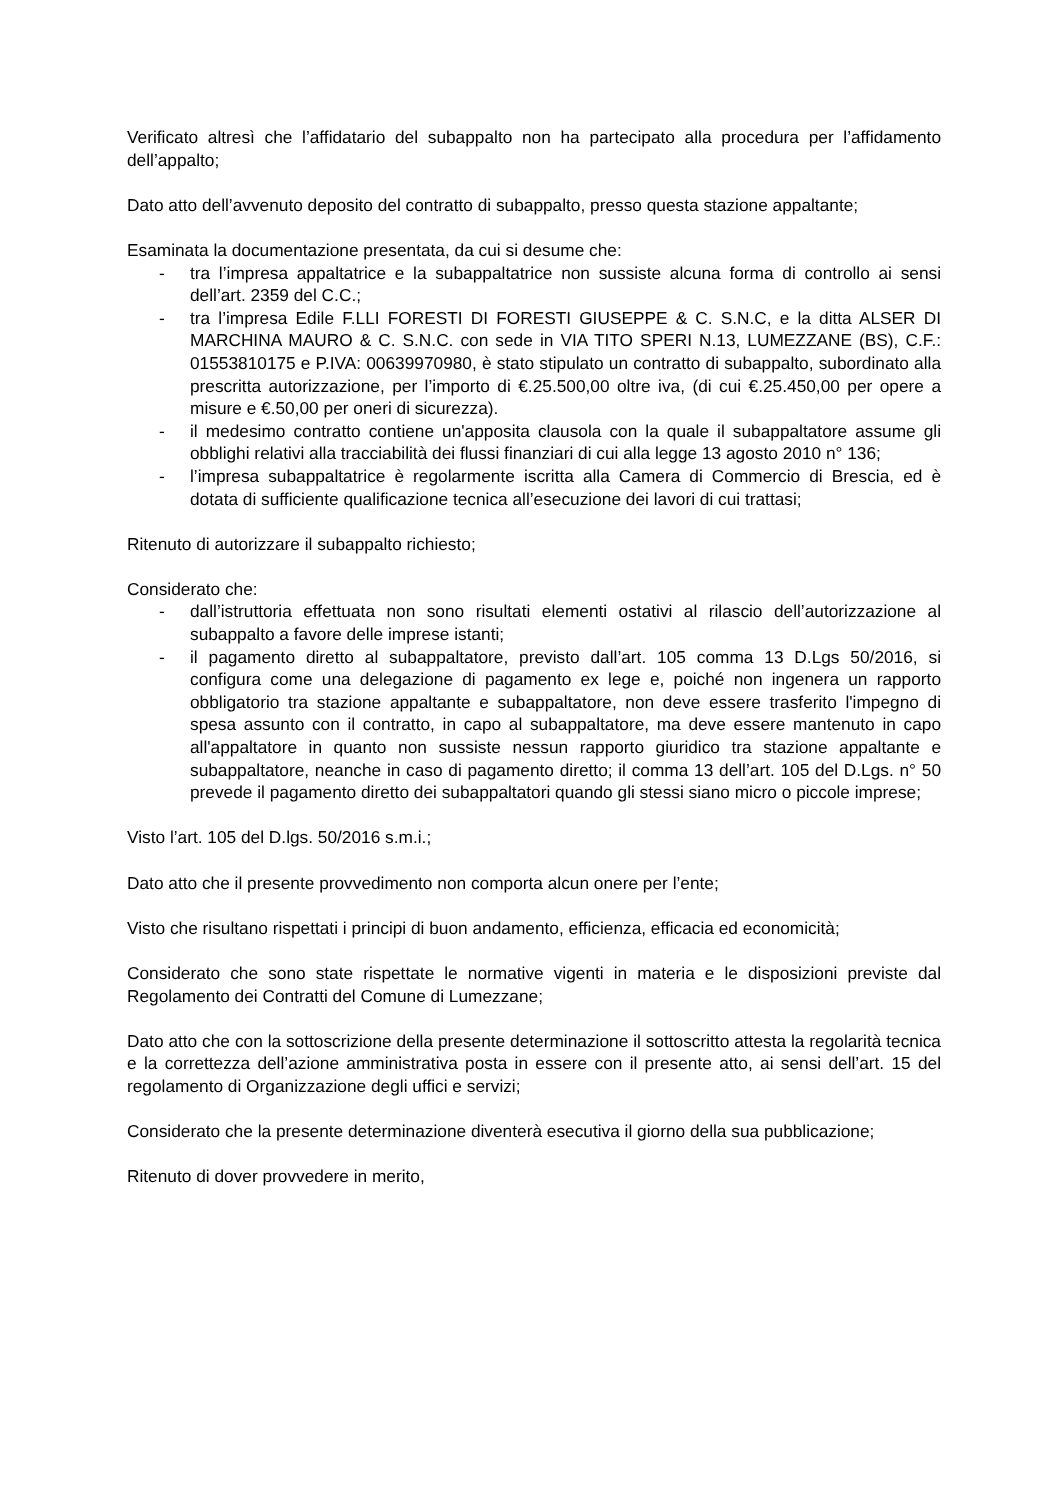Verificato altresì che l’affidatario del subappalto non ha partecipato alla procedura per l’affidamento dell’appalto;
Dato atto dell’avvenuto deposito del contratto di subappalto, presso questa stazione appaltante;
Esaminata la documentazione presentata, da cui si desume che:
- tra l’impresa appaltatrice e la subappaltatrice non sussiste alcuna forma di controllo ai sensi dell’art. 2359 del C.C.;
- tra l’impresa Edile F.LLI FORESTI DI FORESTI GIUSEPPE & C. S.N.C, e la ditta ALSER DI MARCHINA MAURO & C. S.N.C. con sede in VIA TITO SPERI N.13, LUMEZZANE (BS), C.F.: 01553810175 e P.IVA: 00639970980, è stato stipulato un contratto di subappalto, subordinato alla prescritta autorizzazione, per l’importo di €.25.500,00 oltre iva, (di cui €.25.450,00 per opere a misure e €.50,00 per oneri di sicurezza).
- il medesimo contratto contiene un'apposita clausola con la quale il subappaltatore assume gli obblighi relativi alla tracciabilità dei flussi finanziari di cui alla legge 13 agosto 2010 n° 136;
- l’impresa subappaltatrice è regolarmente iscritta alla Camera di Commercio di Brescia, ed è dotata di sufficiente qualificazione tecnica all’esecuzione dei lavori di cui trattasi;
Ritenuto di autorizzare il subappalto richiesto;
Considerato che:
- dall’istruttoria effettuata non sono risultati elementi ostativi al rilascio dell’autorizzazione al subappalto a favore delle imprese istanti;
- il pagamento diretto al subappaltatore, previsto dall’art. 105 comma 13 D.Lgs 50/2016, si configura come una delegazione di pagamento ex lege e, poiché non ingenera un rapporto obbligatorio tra stazione appaltante e subappaltatore, non deve essere trasferito l'impegno di spesa assunto con il contratto, in capo al subappaltatore, ma deve essere mantenuto in capo all'appaltatore in quanto non sussiste nessun rapporto giuridico tra stazione appaltante e subappaltatore, neanche in caso di pagamento diretto; il comma 13 dell’art. 105 del D.Lgs. n° 50 prevede il pagamento diretto dei subappaltatori quando gli stessi siano micro o piccole imprese;
Visto l’art. 105 del D.lgs. 50/2016 s.m.i.;
Dato atto che il presente provvedimento non comporta alcun onere per l’ente;
Visto che risultano rispettati i principi di buon andamento, efficienza, efficacia ed economicità;
Considerato che sono state rispettate le normative vigenti in materia e le disposizioni previste dal Regolamento dei Contratti del Comune di Lumezzane;
Dato atto che con la sottoscrizione della presente determinazione il sottoscritto attesta la regolarità tecnica e la correttezza dell’azione amministrativa posta in essere con il presente atto, ai sensi dell’art. 15 del regolamento di Organizzazione degli uffici e servizi;
Considerato che la presente determinazione diventerà esecutiva il giorno della sua pubblicazione;
Ritenuto di dover provvedere in merito,